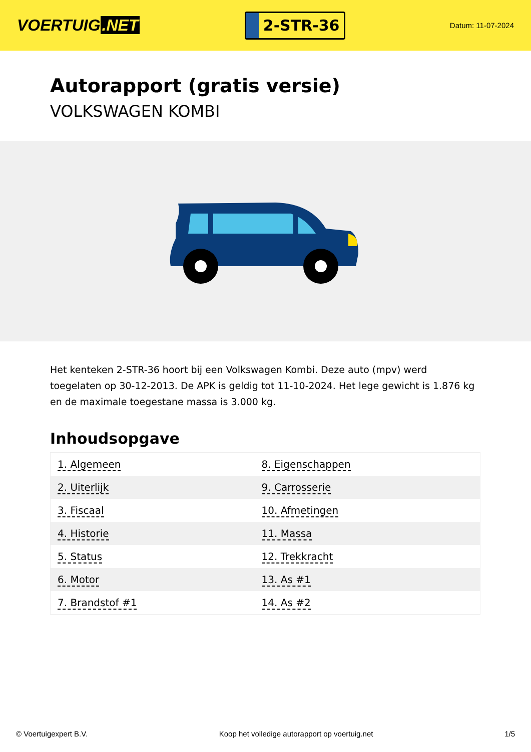VOERTUIG.NET
2-STR-36
Datum: 11-07-2024
Autorapport (gratis versie)
VOLKSWAGEN KOMBI
Het kenteken 2-STR-36 hoort bij een Volkswagen Kombi. Deze auto (mpv) werd toegelaten op 30-12-2013. De APK is geldig tot 11-10-2024. Het lege gewicht is 1.876 kg en de maximale toegestane massa is 3.000 kg.
Inhoudsopgave
| 1. Algemeen | 8. Eigenschappen |
| 2. Uiterlijk | 9. Carrosserie |
| 3. Fiscaal | 10. Afmetingen |
| 4. Historie | 11. Massa |
| 5. Status | 12. Trekkracht |
| 6. Motor | 13. As #1 |
| 7. Brandstof #1 | 14. As #2 |
© Voertuigexpert B.V. Koop het volledige autorapport op voertuig.net 1/5